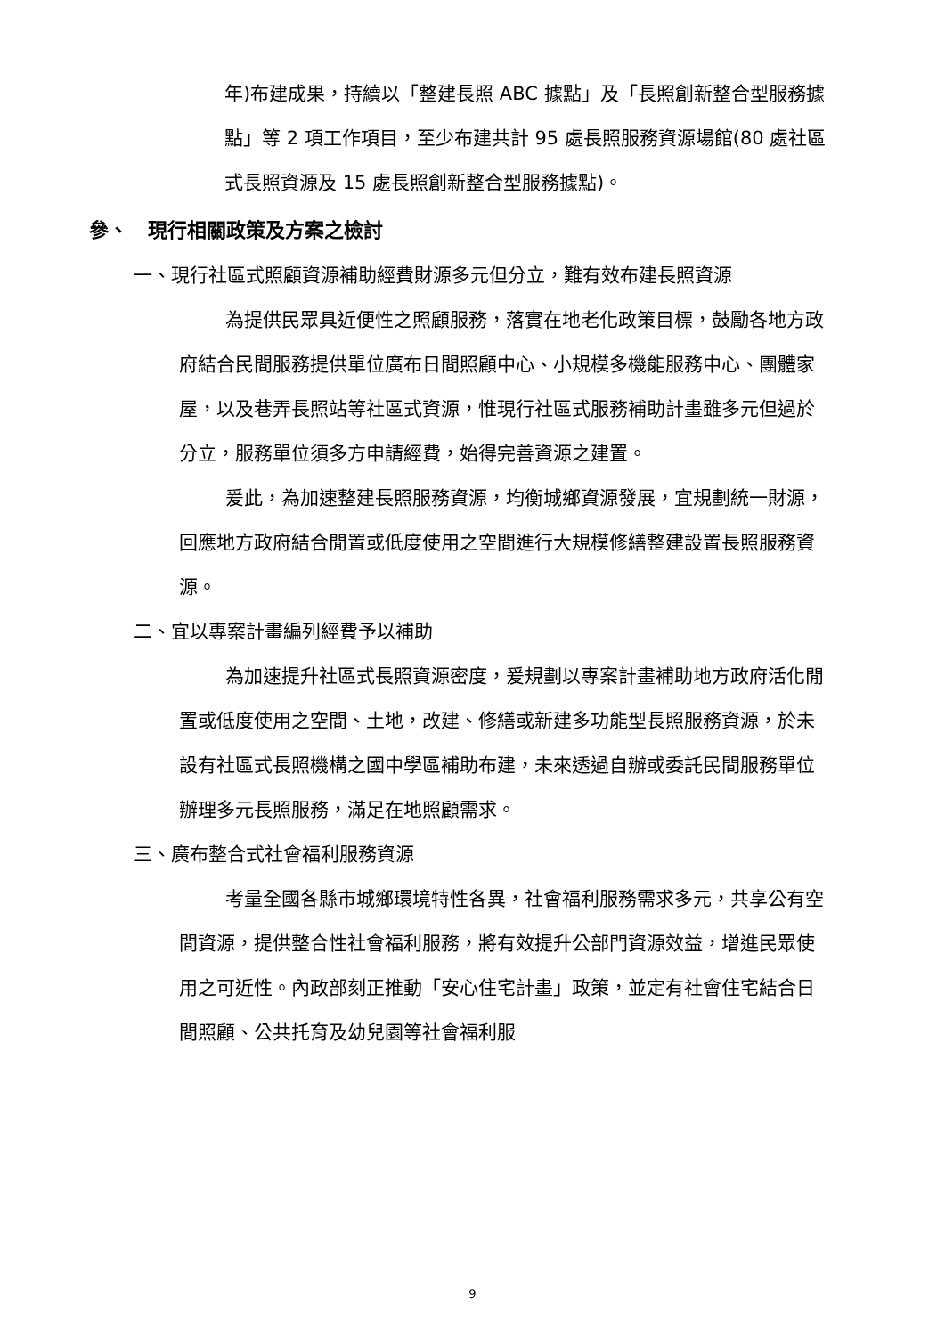年)布建成果，持續以「整建長照 ABC 據點」及「長照創新整合型服務據點」等 2 項工作項目，至少布建共計 95 處長照服務資源場館(80 處社區式長照資源及 15 處長照創新整合型服務據點)。
參、　現行相關政策及方案之檢討
一、現行社區式照顧資源補助經費財源多元但分立，難有效布建長照資源
為提供民眾具近便性之照顧服務，落實在地老化政策目標，鼓勵各地方政府結合民間服務提供單位廣布日間照顧中心、小規模多機能服務中心、團體家屋，以及巷弄長照站等社區式資源，惟現行社區式服務補助計畫雖多元但過於分立，服務單位須多方申請經費，始得完善資源之建置。
爰此，為加速整建長照服務資源，均衡城鄉資源發展，宜規劃統一財源，回應地方政府結合閒置或低度使用之空間進行大規模修繕整建設置長照服務資源。
二、宜以專案計畫編列經費予以補助
為加速提升社區式長照資源密度，爰規劃以專案計畫補助地方政府活化閒置或低度使用之空間、土地，改建、修繕或新建多功能型長照服務資源，於未設有社區式長照機構之國中學區補助布建，未來透過自辦或委託民間服務單位辦理多元長照服務，滿足在地照顧需求。
三、廣布整合式社會福利服務資源
考量全國各縣市城鄉環境特性各異，社會福利服務需求多元，共享公有空間資源，提供整合性社會福利服務，將有效提升公部門資源效益，增進民眾使用之可近性。內政部刻正推動「安心住宅計畫」政策，並定有社會住宅結合日間照顧、公共托育及幼兒園等社會福利服
9